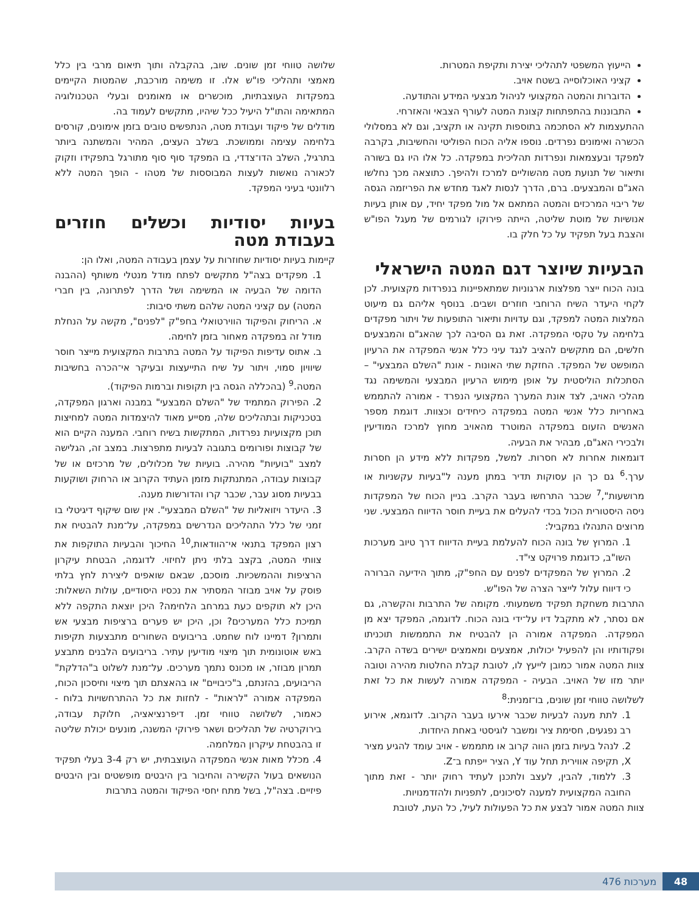הייעוץ המשפטי לתהליכי יצירת ותקיפת המטרות.
קציני האוכלוסייה בשטח אויב.
הדוברות והמטה המקצועי לניהול מבצעי המידע והתודעה.
התבוננות בהתפתחות קצונת המטה לעורף הצבאי והאזרחי.
ההתעצמות לא הסתכמה בתוספות תקינה או תקציב, וגם לא במסלולי הכשרה ואימונים נפרדים. נוספו אליה הכוח הפוליטי והחשיבות, בקרבה למפקד ובעצמאות ונפרדות תהליכית במפקדה. כל אלו היו גם בשורה ותיאור של תנועת מטה מהשוליים למרכז ולהיפך. כתוצאה מכך נחלשו האג"ם והמבצעים. ברם, הדרך לנסות לאגד מחדש את הפריזמה הגסה של ריבוי המרכזים והמטה המתאם אל מול מפקד יחיד, עם אותן בעיות אנושיות של מוטת שליטה, הייתה פירוקו לגורמים של מעגל הפו"ש והצבת בעל תפקיד על כל חלק בו.
הבעיות שיוצר דגם המטה הישראלי
בונה הכוח ייצר מפלצות ארגוניות שמתאפיינות בנפרדות מקצועית. לכן לקחי היעדר השיח הרוחבי חוזרים ושבים. בנוסף אליהם גם מיעוט המלצות המטה למפקד, וגם עדויות ותיאור התופעות של ויתור מפקדים בלחימה על טקסי המפקדה. זאת גם הסיבה לכך שהאג"ם והמבצעים חלשים, הם מתקשים להציב לנגד עיני כלל אנשי המפקדה את הרעיון המופשט של המפקד. החזקת שתי האונות - אונת "השלם המבצעי" – הסתכלות הוליסטית על אופן מימוש הרעיון המבצעי והמשימה נגד מהלכי האויב, לצד אונת המערך המקצועי הנפרד - אמורה להתממש באחריות כלל אנשי המטה במפקדה כיחידים וכצוות. דוגמת מספר האנשים הזעום במפקדה המוטרד מהאויב מחוץ למרכז המודיעין ולבכירי האג"ם, מבהיר את הבעיה.
דוגמאות אחרות לא חסרות. למשל, מפקדות ללא מידע הן חסרות ערך.<sup>6</sup> גם כך הן עסוקות תדיר במתן מענה ל"בעיות עקשניות או מרושעות",<sup>7</sup> שכבר התרחשו בעבר הקרב. בניין הכוח של המפקדות ניסה היסטורית הכול בכדי להעלים את בעיית חוסר הדיווח המבצעי. שני מרוצים התנהלו במקביל:
1. המרוץ של בונה הכוח להעלמת בעיית הדיווח דרך טיוב מערכות השו"ב, כדוגמת פרויקט צי"ד.
2. המרוץ של המפקדים לפנים עם החפ"ק, מתוך הידיעה הברורה כי דיווח עלול לייצר הצרה של הפו"ש.
התרבות משחקת תפקיד משמעותי. מקומה של התרבות והקשרה, גם אם נסתר, לא מתקבל דיו על־ידי בונה הכוח. לדוגמה, המפקד יצא מן המפקדה. המפקדה אמורה הן להבטיח את התממשות תוכניתו ופקודותיו והן להפעיל יכולות, אמצעים ומאמצים ישירים בשדה הקרב. צוות המטה אמור כמובן לייעץ לו, לטובת קבלת החלטות מהירה וטובה יותר מזו של האויב. הבעיה - המפקדה אמורה לעשות את כל זאת לשלושה טווחי זמן שונים, בו־זמנית:<sup>8</sup>
1. לתת מענה לבעיות שכבר אירעו בעבר הקרוב. לדוגמא, אירוע רב נפגעים, חסימת ציר ומשבר לוגיסטי באחת היחדות.
2. לנהל בעיות בזמן הווה קרוב או מתממש - אויב עומד להגיע מציר X, תקיפה אווירית תחל עוד Y, הציר ייפתח ב־Z.
3. ללמוד, להבין, לעצב ולתכנן לעתיד רחוק יותר - זאת מתוך החובה המקצועית למענה לסיכונים, לתפניות ולהזדמנויות.
צוות המטה אמור לבצע את כל הפעולות לעיל, כל העת, לטובת
שלושה טווחי זמן שונים. שוב, בהקבלה ותוך תיאום מרבי בין כלל מאמצי ותהליכי פו"ש אלו. זו משימה מורכבת, שהמטות הקיימים במפקדות העוצבתיות, מוכשרים או מאומנים ובעלי הטכנולוגיה המתאימה והתו"ל היעיל ככל שיהיו, מתקשים לעמוד בה.
מודלים של פיקוד ועבודת מטה, הנתפשים טובים בזמן אימונים, קורסים בלחימה עצימה וממושכת. בשלב העצים, המהיר והמשתנה ביותר בתרגיל, השלב הדו־צדדי, בו המפקד סוף סוף מתורגל בתפקידו וזקוק לכאורה נואשות לעצות המבוססות של מטהו - הופך המטה ללא רלוונטי בעיני המפקד.
בעיות יסודיות וכשלים חוזרים בעבודת מטה
קיימות בעיות יסודיות שחוזרות על עצמן בעבודה המטה, ואלו הן:
1. מפקדים בצה"ל מתקשים לפתח מודל מנטלי משותף (ההבנה הדומה של הבעיה או המשימה ושל הדרך לפתרונה, בין חברי המטה) עם קציני המטה שלהם משתי סיבות:
א. הריחוק והפיקוד הווירטואלי בחפ"ק "לפנים", מקשה על הנחלת מודל זה במפקדה מאחור בזמן לחימה.
ב. אתוס עדיפות הפיקוד על המטה בתרבות המקצועית מייצר חוסר שיוויון סמוי, ויתור על שיח התייעצות ובעיקר אי־הכרה בחשיבות המטה.<sup>9</sup> (בהכללה הגסה בין תקופות וברמות הפיקוד).
2. הפירוק המתמיד של "השלם המבצעי" במבנה וארגון המפקדה, בטכניקות ובתהליכים שלה, מסייע מאוד להיצמדות המטה למחיצות תוכן מקצועיות נפרדות, המתקשות בשיח רוחבי. המענה הקיים הוא של קבוצות ופורומים בתגובה לבעיות מתפרצות. במצב זה, הגלישה למצב "בועיות" מהירה. בועיות של מכלולים, של מרכזים או של קבוצות עבודה, המתנתקות מזמן העתיד הקרוב או הרחוק ושוקעות בבעיות מסוג עבר, שכבר קרו והדורשות מענה.
3. היעדר ויזואליות של "השלם המבצעי". אין שום שיקוף דיגיטלי בו זמני של כלל התהליכים הנדרשים במפקדה, על־מנת להבטיח את רצון המפקד בתנאי אי־הוודאות,<sup>10</sup> החיכוך והבעיות התוקפות את צוותי המטה, בקצב בלתי ניתן לחיזוי. לדוגמה, הבטחת עיקרון הרציפות וההמשכיות. מוסכם, שבאם שואפים ליצירת לחץ בלתי פוסק על אויב מבוזר המסתיר את נכסיו היסודיים, עולות השאלות: היכן לא תוקפים כעת במרחב הלחימה? היכן יוצאת התקפה ללא תמיכת כלל המערכים? וכן, היכן יש פערים ברציפות מבצעי אש ותמרון? דמיינו לוח שחמט. בריבועים השחורים מתבצעות תקיפות באש אוטונומית תוך מיצוי מודיעין עתיר. בריבועים הלבנים מתבצע תמרון מבוזר, או מכונס נתמך מערכים. על־מנת לשלוט ב"הדלקת" הריבועים, בהזנתם, ב"כיבויים" או בהאצתם תוך מיצוי וחיסכון הכוח, המפקדה אמורה "לראות" - לחזות את כל ההתרחשויות בלוח - כאמור, לשלושה טווחי זמן. דיפרנציאציה, חלוקת עבודה, בירוקרטיה של תהליכים ושאר פירוקי המשנה, מונעים יכולת שליטה זו בהבטחת עיקרון המלחמה.
4. מכלל מאות אנשי המפקדה העוצבתית, יש רק 3-4 בעלי תפקיד הנושאים בעול הקשירה והחיבור בין היבטים מופשטים ובין היבטים פיזיים. בצה"ל, בשל מתח יחסי הפיקוד והמטה בתרבות
48 מערכות 476